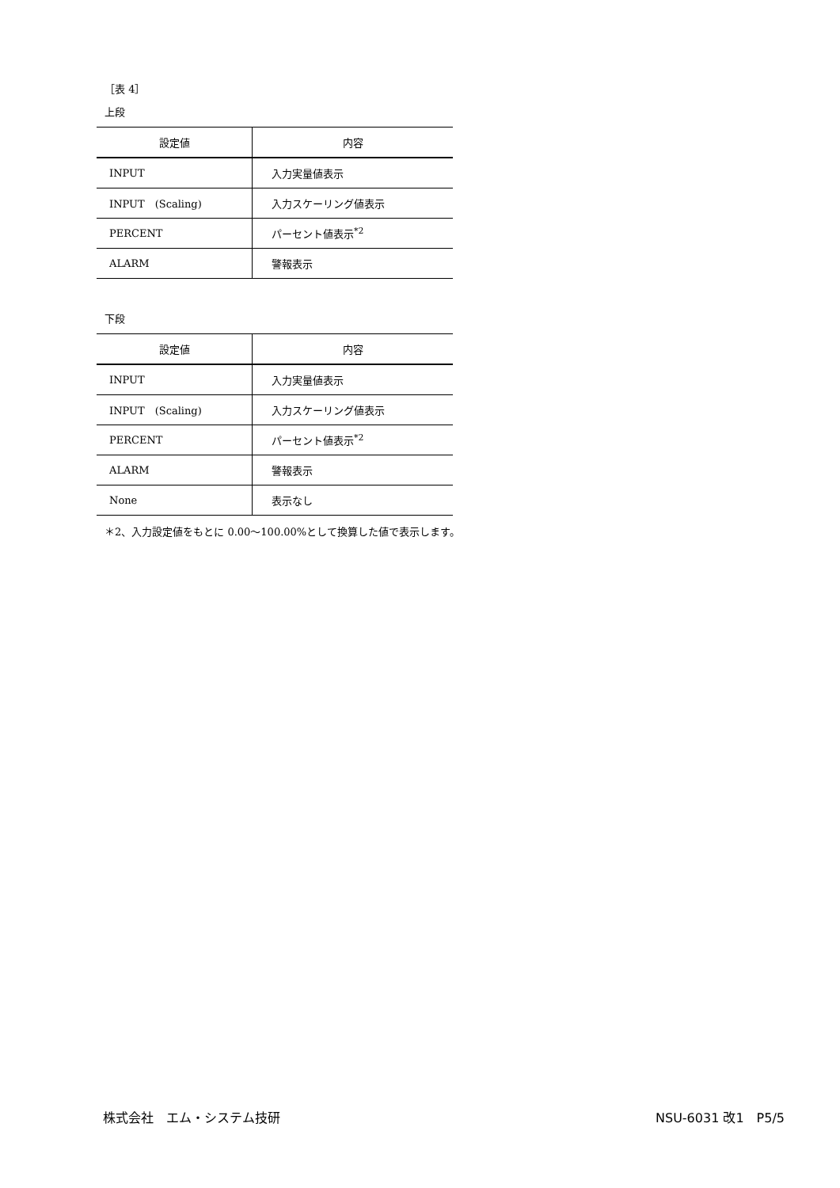［表 4］
上段
| 設定値 | 内容 |
| --- | --- |
| INPUT | 入力実量値表示 |
| INPUT (Scaling) | 入力スケーリング値表示 |
| PERCENT | パーセント値表示<sup>*2</sup> |
| ALARM | 警報表示 |
下段
| 設定値 | 内容 |
| --- | --- |
| INPUT | 入力実量値表示 |
| INPUT (Scaling) | 入力スケーリング値表示 |
| PERCENT | パーセント値表示<sup>*2</sup> |
| ALARM | 警報表示 |
| None | 表示なし |
＊2、入力設定値をもとに 0.00～100.00%として換算した値で表示します。
株式会社　エム・システム技研 NSU-6031 改1　P5/5